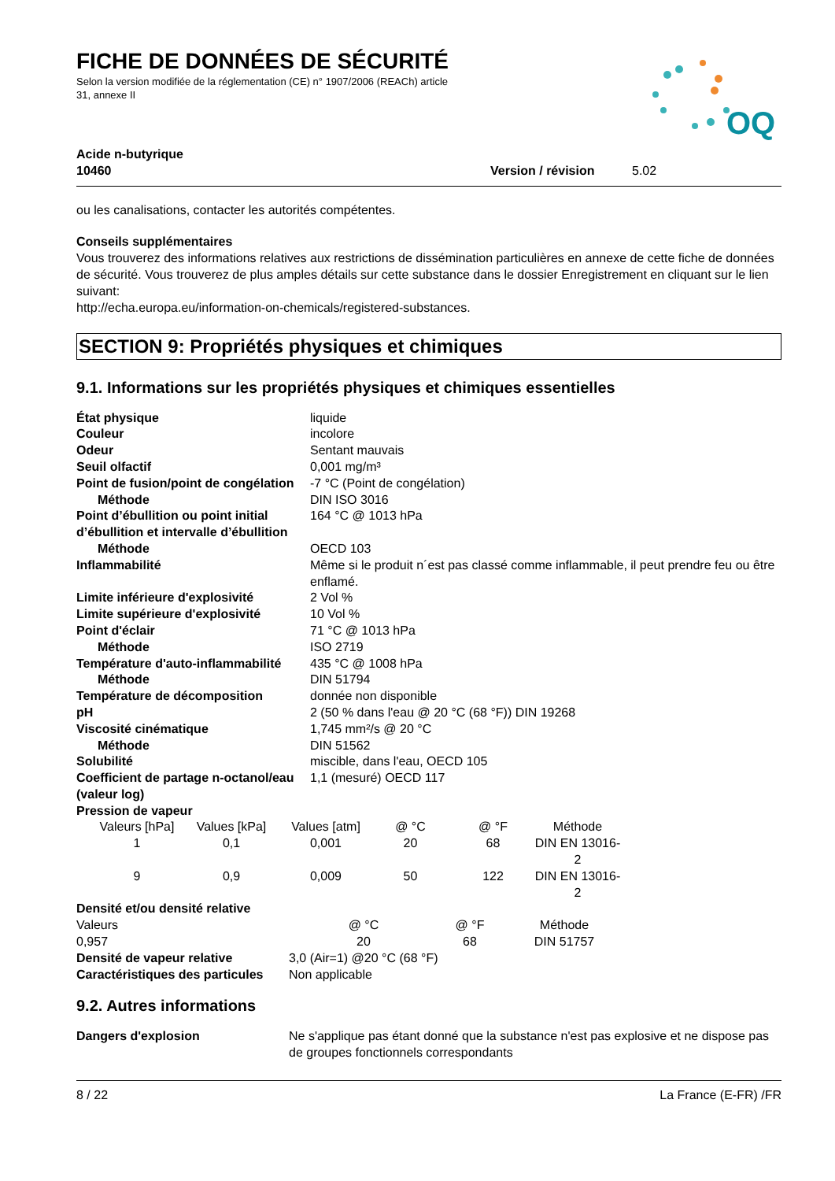FICHE DE DONNÉES DE SÉCURITÉ
Selon la version modifiée de la réglementation (CE) n° 1907/2006 (REACh) article
31, annexe II
OQ
Acide n-butyrique
10460
Version / révision 5.02
ou les canalisations, contacter les autorités compétentes.
Conseils supplémentaires
Vous trouverez des informations relatives aux restrictions de dissémination particulières en annexe de cette fiche de données de sécurité. Vous trouverez de plus amples détails sur cette substance dans le dossier Enregistrement en cliquant sur le lien suivant:
http://echa.europa.eu/information-on-chemicals/registered-substances.
SECTION 9: Propriétés physiques et chimiques
9.1. Informations sur les propriétés physiques et chimiques essentielles
| État physique | liquide |
| Couleur | incolore |
| Odeur | Sentant mauvais |
| Seuil olfactif | 0,001 mg/m³ |
| Point de fusion/point de congélation | -7 °C (Point de congélation) |
| Méthode | DIN ISO 3016 |
| Point d’ébullition ou point initial d’ébullition et intervalle d’ébullition | 164 °C @ 1013 hPa |
| Méthode | OECD 103 |
| Inflammabilité | Même si le produit n´est pas classé comme inflammable, il peut prendre feu ou être enflamé. |
| Limite inférieure d'explosivité | 2 Vol % |
| Limite supérieure d'explosivité | 10 Vol % |
| Point d'éclair | 71 °C @ 1013 hPa |
| Méthode | ISO 2719 |
| Température d'auto-inflammabilité | 435 °C @ 1008 hPa |
| Méthode | DIN 51794 |
| Température de décomposition | donnée non disponible |
| pH | 2 (50 % dans l'eau @ 20 °C (68 °F)) DIN 19268 |
| Viscosité cinématique | 1,745 mm²/s @ 20 °C |
| Méthode | DIN 51562 |
| Solubilité | miscible, dans l'eau, OECD 105 |
| Coefficient de partage n-octanol/eau (valeur log) | 1,1 (mesuré) OECD 117 |
| Pression de vapeur | |
| Valeurs [hPa] | Values [kPa] | Values [atm] | @ °C | @ °F | Méthode |
| 1 | 0,1 | 0,001 | 20 | 68 | DIN EN 13016-2 |
| 9 | 0,9 | 0,009 | 50 | 122 | DIN EN 13016-2 |
Densité et/ou densité relative
| Valeurs | @ °C | @ °F | Méthode |
| 0,957 | 20 | 68 | DIN 51757 |
| Densité de vapeur relative | 3,0 (Air=1) @20 °C (68 °F) |
| Caractéristiques des particules | Non applicable |
9.2. Autres informations
| Dangers d'explosion | Ne s'applique pas étant donné que la substance n'est pas explosive et ne dispose pas de groupes fonctionnels correspondants |
8 / 22 La France (E-FR) /FR